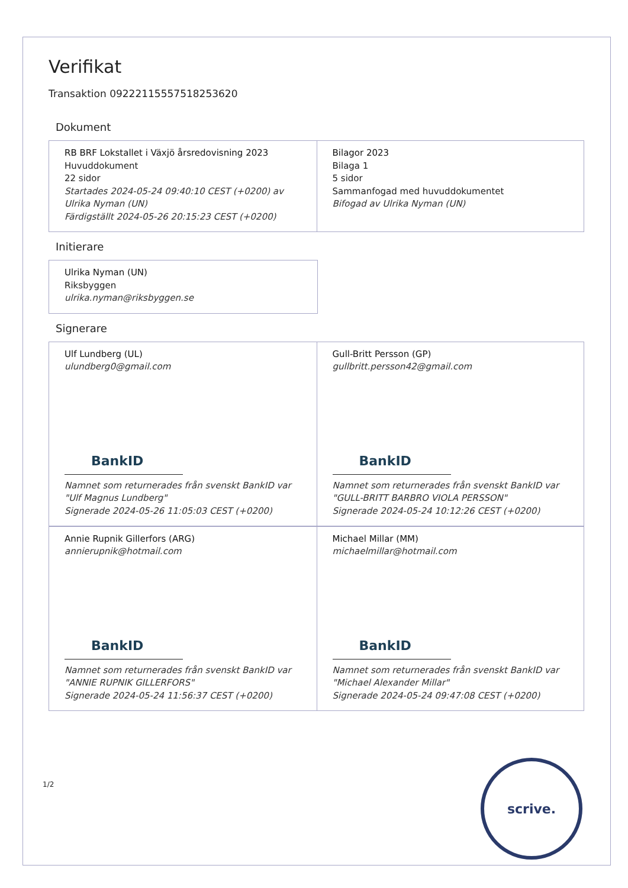Verifikat
Transaktion 09222115557518253620
Dokument
RB BRF Lokstallet i Växjö årsredovisning 2023
Huvuddokument
22 sidor
Startades 2024-05-24 09:40:10 CEST (+0200) av Ulrika Nyman (UN)
Färdigställt 2024-05-26 20:15:23 CEST (+0200)
Bilagor 2023
Bilaga 1
5 sidor
Sammanfogad med huvuddokumentet
Bifogad av Ulrika Nyman (UN)
Initierare
Ulrika Nyman (UN)
Riksbyggen
ulrika.nyman@riksbyggen.se
Signerare
Ulf Lundberg (UL)
ulundberg0@gmail.com
BankID
Namnet som returnerades från svenskt BankID var "Ulf Magnus Lundberg"
Signerade 2024-05-26 11:05:03 CEST (+0200)
Gull-Britt Persson (GP)
gullbritt.persson42@gmail.com
BankID
Namnet som returnerades från svenskt BankID var "GULL-BRITT BARBRO VIOLA PERSSON"
Signerade 2024-05-24 10:12:26 CEST (+0200)
Annie Rupnik Gillerfors (ARG)
annierupnik@hotmail.com
BankID
Namnet som returnerades från svenskt BankID var "ANNIE RUPNIK GILLERFORS"
Signerade 2024-05-24 11:56:37 CEST (+0200)
Michael Millar (MM)
michaelmillar@hotmail.com
BankID
Namnet som returnerades från svenskt BankID var "Michael Alexander Millar"
Signerade 2024-05-24 09:47:08 CEST (+0200)
1/2
scrive.